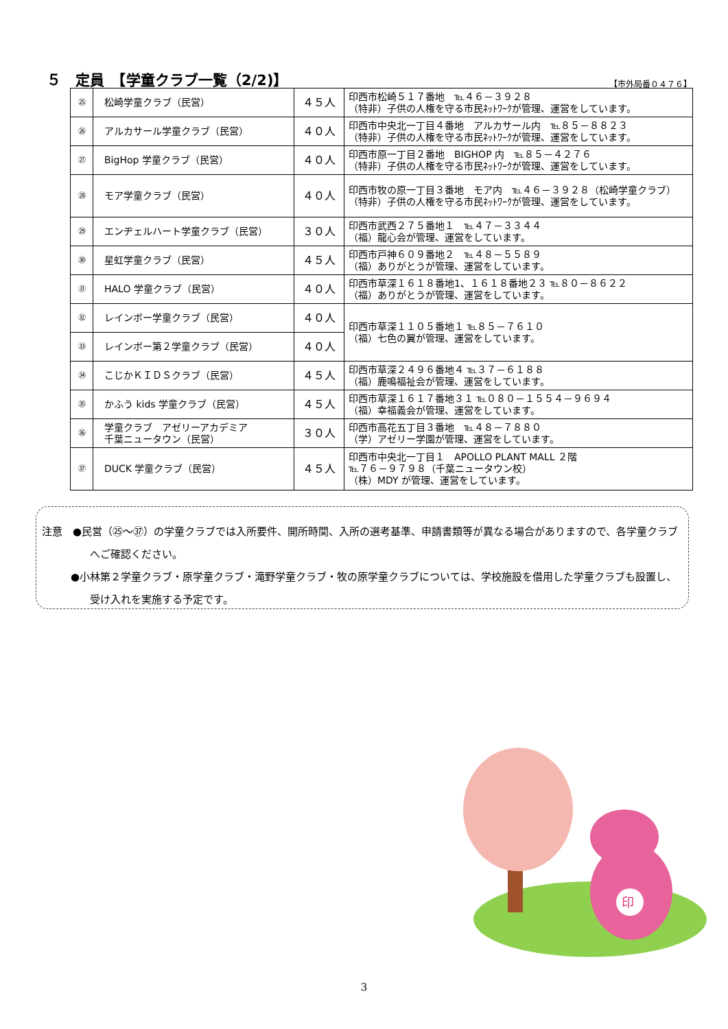５　定員　【学童クラブ一覧（2/2)】
【市外局番０４７６】
| ㉕ | 松崎学童クラブ（民営） | ４５人 | 印西市松崎５１７番地 ℡４６－３９２８ （特非）子供の人権を守る市民ﾈｯﾄﾜｰｸが管理、運営をしています。 |
| ㉖ | アルカサール学童クラブ（民営） | ４０人 | 印西市中央北一丁目４番地 アルカサール内 ℡８５－８８２３ （特非）子供の人権を守る市民ﾈｯﾄﾜｰｸが管理、運営をしています。 |
| ㉗ | BigHop 学童クラブ（民営） | ４０人 | 印西市原一丁目２番地 BIGHOP 内 ℡８５－４２７６ （特非）子供の人権を守る市民ﾈｯﾄﾜｰｸが管理、運営をしています。 |
| ㉘ | モア学童クラブ（民営） | ４０人 | 印西市牧の原一丁目３番地 モア内 ℡４６－３９２８（松崎学童クラブ） （特非）子供の人権を守る市民ﾈｯﾄﾜｰｸが管理、運営をしています。 |
| ㉙ | エンヂェルハート学童クラブ（民営） | ３０人 | 印西市武西２７５番地１ ℡４７－３３４４ （福）龍心会が管理、運営をしています。 |
| ㉚ | 星虹学童クラブ（民営） | ４５人 | 印西市戸神６０９番地２ ℡４８－５５８９ （福）ありがとうが管理、運営をしています。 |
| ㉛ | HALO 学童クラブ（民営） | ４０人 | 印西市草深１６１８番地1、１６１８番地２３ ℡８０－８６２２ （福）ありがとうが管理、運営をしています。 |
| ㉜ | レインボー学童クラブ（民営） | ４０人 | 印西市草深１１０５番地１ ℡８５－７６１０ （福）七色の翼が管理、運営をしています。 |
| ㉝ | レインボー第２学童クラブ（民営） | ４０人 | |
| ㉞ | こじかＫＩＤＳクラブ（民営） | ４５人 | 印西市草深２４９６番地４ ℡３７－６１８８ （福）鹿鳴福祉会が管理、運営をしています。 |
| ㉟ | かふう kids 学童クラブ（民営） | ４５人 | 印西市草深１６１７番地３１ ℡０８０－１５５４－９６９４ （福）幸福義会が管理、運営をしています。 |
| ㊱ | 学童クラブ アゼリーアカデミア 千葉ニュータウン（民営） | ３０人 | 印西市高花五丁目３番地 ℡４８－７８８０ （学）アゼリー学園が管理、運営をしています。 |
| ㊲ | DUCK 学童クラブ（民営） | ４５人 | 印西市中央北一丁目１ APOLLO PLANT MALL ２階 ℡７６－９７９８（千葉ニュータウン校） （株）MDY が管理、運営をしています。 |
注意　●民営（㉕～㊲）の学童クラブでは入所要件、開所時間、入所の選考基準、申請書類等が異なる場合がありますので、各学童クラブへご確認ください。
●小林第２学童クラブ・原学童クラブ・滝野学童クラブ・牧の原学童クラブについては、学校施設を借用した学童クラブも設置し、受け入れを実施する予定です。
印
3